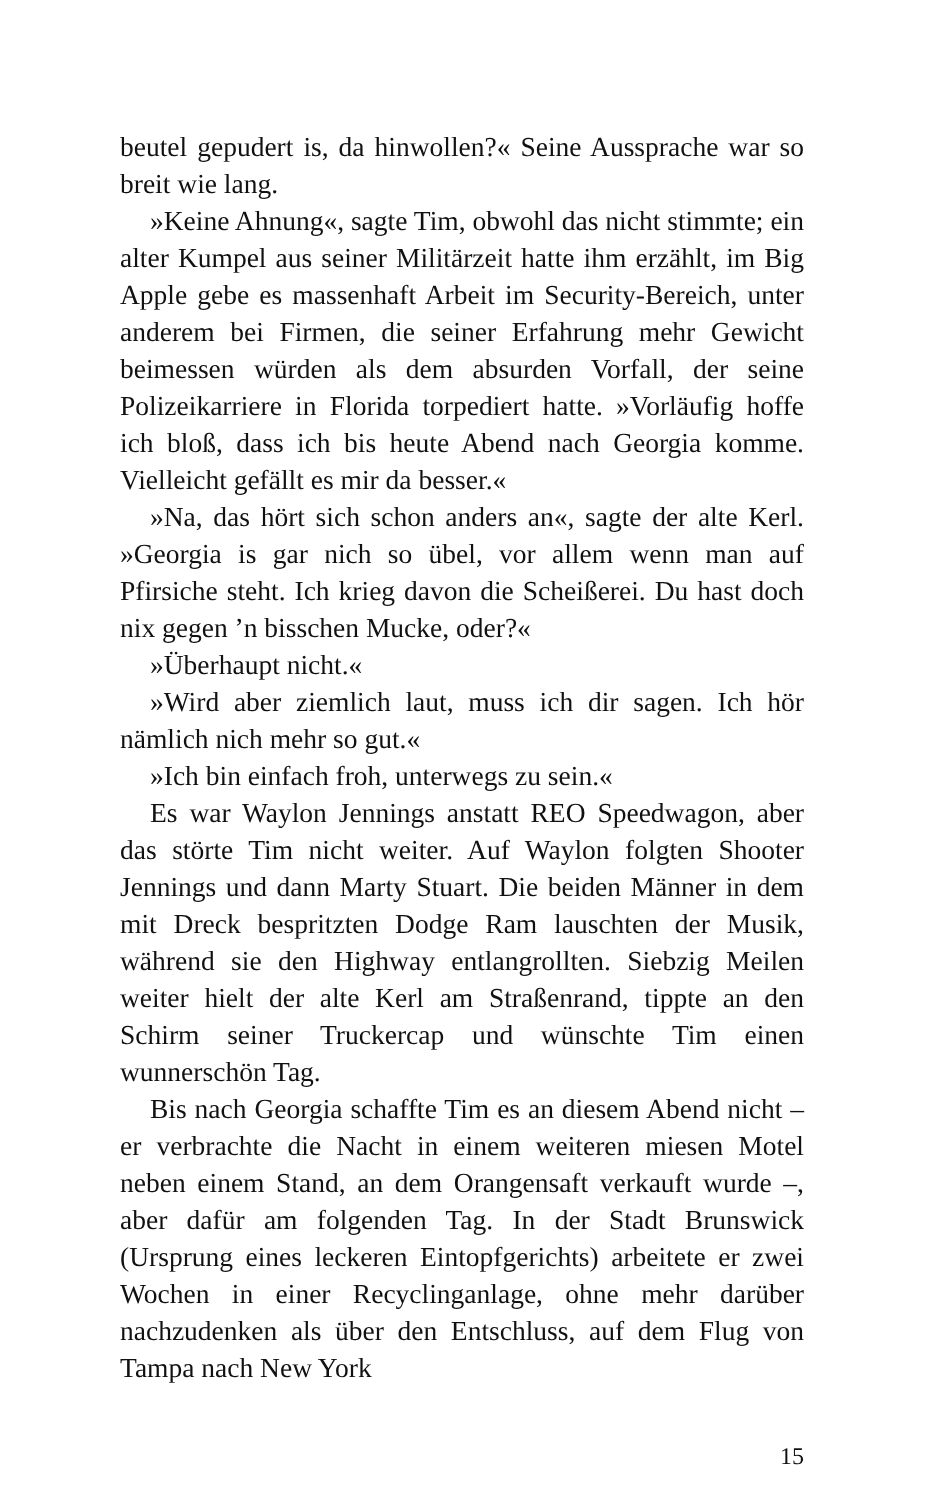beutel gepudert is, da hinwollen?« Seine Aussprache war so breit wie lang.
»Keine Ahnung«, sagte Tim, obwohl das nicht stimmte; ein alter Kumpel aus seiner Militärzeit hatte ihm erzählt, im Big Apple gebe es massenhaft Arbeit im Security-Bereich, unter anderem bei Firmen, die seiner Erfahrung mehr Gewicht beimessen würden als dem absurden Vorfall, der seine Polizeikarriere in Florida torpediert hatte. »Vorläufig hoffe ich bloß, dass ich bis heute Abend nach Georgia komme. Vielleicht gefällt es mir da besser.«
»Na, das hört sich schon anders an«, sagte der alte Kerl. »Georgia is gar nich so übel, vor allem wenn man auf Pfirsiche steht. Ich krieg davon die Scheißerei. Du hast doch nix gegen ’n bisschen Mucke, oder?«
»Überhaupt nicht.«
»Wird aber ziemlich laut, muss ich dir sagen. Ich hör nämlich nich mehr so gut.«
»Ich bin einfach froh, unterwegs zu sein.«
Es war Waylon Jennings anstatt REO Speedwagon, aber das störte Tim nicht weiter. Auf Waylon folgten Shooter Jennings und dann Marty Stuart. Die beiden Männer in dem mit Dreck bespritzten Dodge Ram lauschten der Musik, während sie den Highway entlangrollten. Siebzig Meilen weiter hielt der alte Kerl am Straßenrand, tippte an den Schirm seiner Truckercap und wünschte Tim einen wunnerschön Tag.
Bis nach Georgia schaffte Tim es an diesem Abend nicht – er verbrachte die Nacht in einem weiteren miesen Motel neben einem Stand, an dem Orangensaft verkauft wurde –, aber dafür am folgenden Tag. In der Stadt Brunswick (Ursprung eines leckeren Eintopfgerichts) arbeitete er zwei Wochen in einer Recyclinganlage, ohne mehr darüber nachzudenken als über den Entschluss, auf dem Flug von Tampa nach New York
15